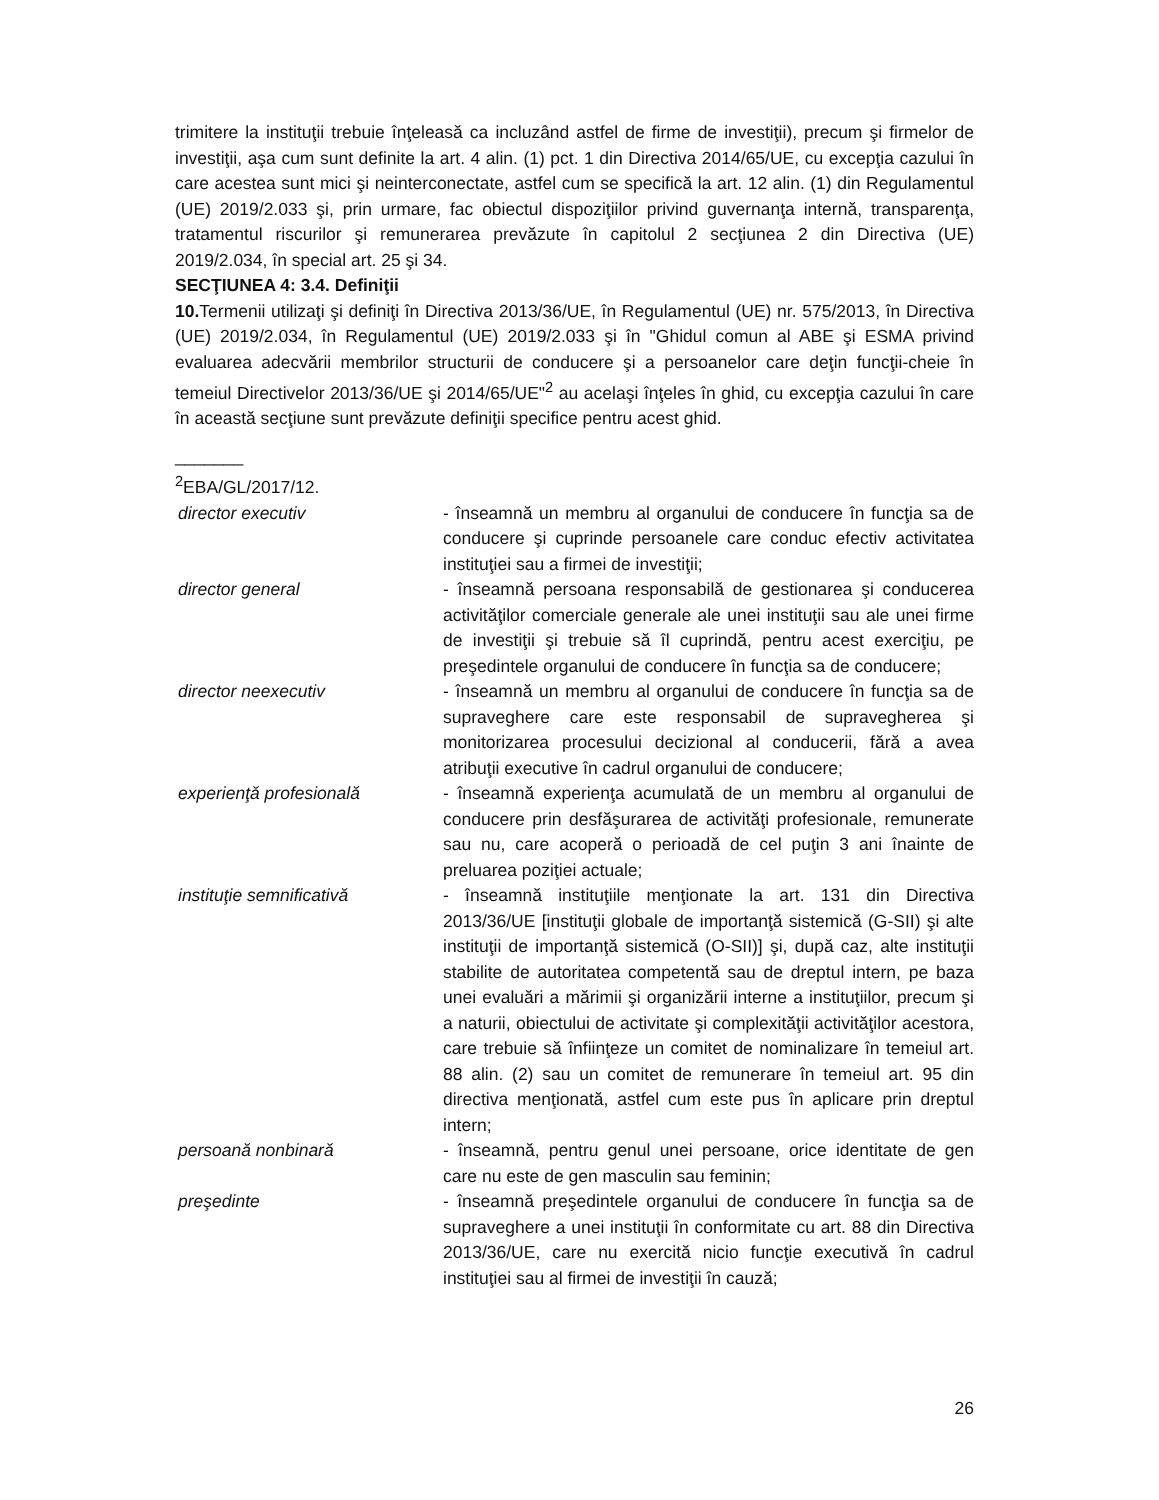trimitere la instituţii trebuie înţeleasă ca incluzând astfel de firme de investiţii), precum şi firmelor de investiţii, aşa cum sunt definite la art. 4 alin. (1) pct. 1 din Directiva 2014/65/UE, cu excepţia cazului în care acestea sunt mici şi neinterconectate, astfel cum se specifică la art. 12 alin. (1) din Regulamentul (UE) 2019/2.033 şi, prin urmare, fac obiectul dispoziţiilor privind guvernanţa internă, transparenţa, tratamentul riscurilor şi remunerarea prevăzute în capitolul 2 secţiunea 2 din Directiva (UE) 2019/2.034, în special art. 25 şi 34.
SECŢIUNEA 4: 3.4. Definiţii
10. Termenii utilizaţi şi definiţi în Directiva 2013/36/UE, în Regulamentul (UE) nr. 575/2013, în Directiva (UE) 2019/2.034, în Regulamentul (UE) 2019/2.033 şi în "Ghidul comun al ABE şi ESMA privind evaluarea adecvării membrilor structurii de conducere şi a persoanelor care deţin funcţii-cheie în temeiul Directivelor 2013/36/UE şi 2014/65/UE"<sup>2</sup> au acelaşi înţeles în ghid, cu excepţia cazului în care în această secţiune sunt prevăzute definiţii specifice pentru acest ghid.
_______
<sup>2</sup> EBA/GL/2017/12.
director executiv - înseamnă un membru al organului de conducere în funcţia sa de conducere şi cuprinde persoanele care conduc efectiv activitatea instituţiei sau a firmei de investiţii;
director general - înseamnă persoana responsabilă de gestionarea şi conducerea activităţilor comerciale generale ale unei instituţii sau ale unei firme de investiţii şi trebuie să îl cuprindă, pentru acest exerciţiu, pe preşedintele organului de conducere în funcţia sa de conducere;
director neexecutiv - înseamnă un membru al organului de conducere în funcţia sa de supraveghere care este responsabil de supravegherea şi monitorizarea procesului decizional al conducerii, fără a avea atribuţii executive în cadrul organului de conducere;
experienţă profesională - înseamnă experienţa acumulată de un membru al organului de conducere prin desfăşurarea de activităţi profesionale, remunerate sau nu, care acoperă o perioadă de cel puţin 3 ani înainte de preluarea poziţiei actuale;
instituţie semnificativă - înseamnă instituţiile menţionate la art. 131 din Directiva 2013/36/UE [instituţii globale de importanţă sistemică (G-SII) şi alte instituţii de importanţă sistemică (O-SII)] şi, după caz, alte instituţii stabilite de autoritatea competentă sau de dreptul intern, pe baza unei evaluări a mărimii şi organizării interne a instituţiilor, precum şi a naturii, obiectului de activitate şi complexităţii activităţilor acestora, care trebuie să înfiinţeze un comitet de nominalizare în temeiul art. 88 alin. (2) sau un comitet de remunerare în temeiul art. 95 din directiva menţionată, astfel cum este pus în aplicare prin dreptul intern;
persoană nonbinară - înseamnă, pentru genul unei persoane, orice identitate de gen care nu este de gen masculin sau feminin;
preşedinte - înseamnă preşedintele organului de conducere în funcţia sa de supraveghere a unei instituţii în conformitate cu art. 88 din Directiva 2013/36/UE, care nu exercită nicio funcţie executivă în cadrul instituţiei sau al firmei de investiţii în cauză;
26